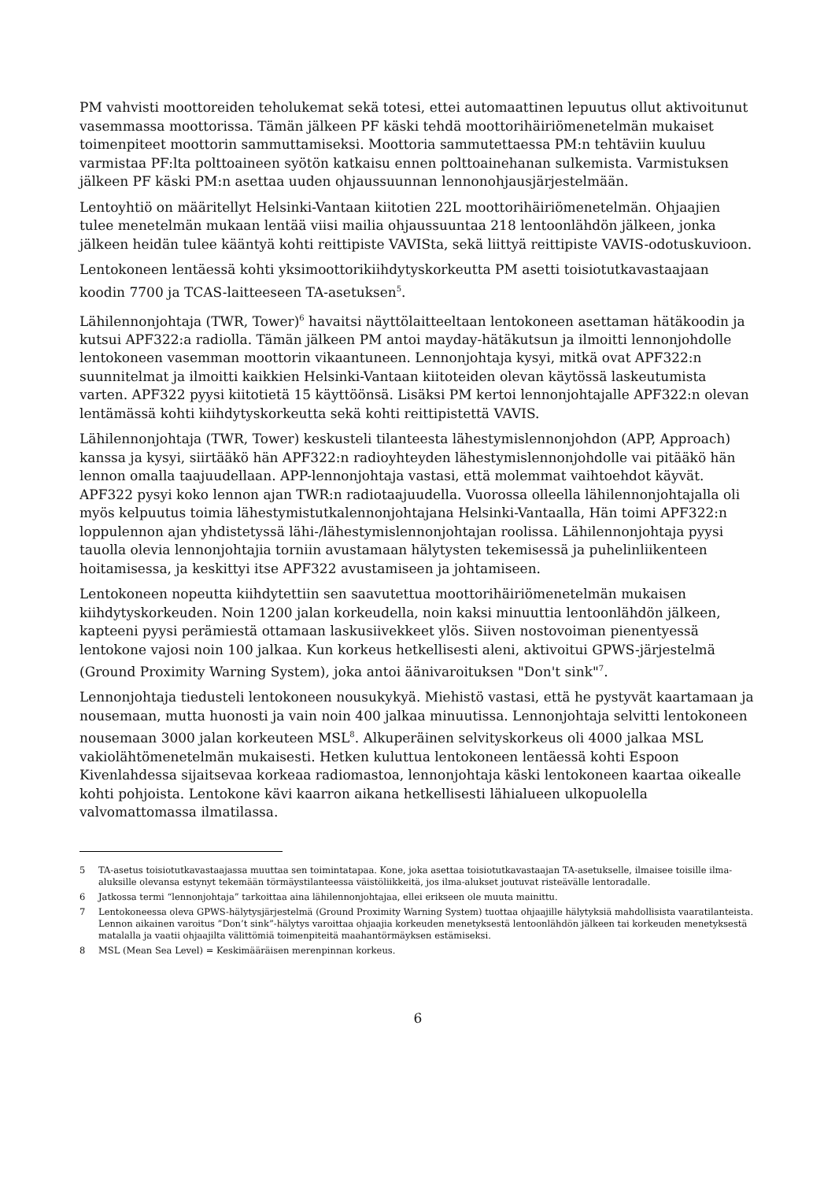PM vahvisti moottoreiden teholukemat sekä totesi, ettei automaattinen lepuutus ollut aktivoitunut vasemmassa moottorissa. Tämän jälkeen PF käski tehdä moottorihäiriömenetelmän mukaiset toimenpiteet moottorin sammuttamiseksi. Moottoria sammutettaessa PM:n tehtäviin kuuluu varmistaa PF:lta polttoaineen syötön katkaisu ennen polttoainehanan sulkemista. Varmistuksen jälkeen PF käski PM:n asettaa uuden ohjaussuunnan lennonohjausjärjestelmään.
Lentoyhtiö on määritellyt Helsinki-Vantaan kiitotien 22L moottorihäiriömenetelmän. Ohjaajien tulee menetelmän mukaan lentää viisi mailia ohjaussuuntaa 218 lentoonlähdön jälkeen, jonka jälkeen heidän tulee kääntyä kohti reittipiste VAVISta, sekä liittyä reittipiste VAVIS-odotuskuvioon.
Lentokoneen lentäessä kohti yksimoottorikiihdytyskorkeutta PM asetti toisiotutkavastaajaan koodin 7700 ja TCAS-laitteeseen TA-asetuksen<sup>5</sup>.
Lähilennonjohtaja (TWR, Tower)<sup>6</sup> havaitsi näyttölaitteeltaan lentokoneen asettaman hätäkoodin ja kutsui APF322:a radiolla. Tämän jälkeen PM antoi mayday-hätäkutsun ja ilmoitti lennonjohdolle lentokoneen vasemman moottorin vikaantuneen. Lennonjohtaja kysyi, mitkä ovat APF322:n suunnitelmat ja ilmoitti kaikkien Helsinki-Vantaan kiitoteiden olevan käytössä laskeutumista varten. APF322 pyysi kiitotietä 15 käyttöönsä. Lisäksi PM kertoi lennonjohtajalle APF322:n olevan lentämässä kohti kiihdytyskorkeutta sekä kohti reittipistettä VAVIS.
Lähilennonjohtaja (TWR, Tower) keskusteli tilanteesta lähestymislennonjohdon (APP, Approach) kanssa ja kysyi, siirtääkö hän APF322:n radioyhteyden lähestymislennonjohdolle vai pitääkö hän lennon omalla taajuudellaan. APP-lennonjohtaja vastasi, että molemmat vaihtoehdot käyvät. APF322 pysyi koko lennon ajan TWR:n radiotaajuudella. Vuorossa olleella lähilennonjohtajalla oli myös kelpuutus toimia lähestymistutkalennonjohtajana Helsinki-Vantaalla, Hän toimi APF322:n loppulennon ajan yhdistetyssä lähi-/lähestymislennonjohtajan roolissa. Lähilennonjohtaja pyysi tauolla olevia lennonjohtajia torniin avustamaan hälytysten tekemisessä ja puhelinliikenteen hoitamisessa, ja keskittyi itse APF322 avustamiseen ja johtamiseen.
Lentokoneen nopeutta kiihdytettiin sen saavutettua moottorihäiriömenetelmän mukaisen kiihdytyskorkeuden. Noin 1200 jalan korkeudella, noin kaksi minuuttia lentoonlähdön jälkeen, kapteeni pyysi perämiestä ottamaan laskusiivekkeet ylös. Siiven nostovoiman pienentyessä lentokone vajosi noin 100 jalkaa. Kun korkeus hetkellisesti aleni, aktivoitui GPWS-järjestelmä (Ground Proximity Warning System), joka antoi äänivaroituksen "Don't sink"<sup>7</sup>.
Lennonjohtaja tiedusteli lentokoneen nousukykyä. Miehistö vastasi, että he pystyvät kaartamaan ja nousemaan, mutta huonosti ja vain noin 400 jalkaa minuutissa. Lennonjohtaja selvitti lentokoneen nousemaan 3000 jalan korkeuteen MSL<sup>8</sup>. Alkuperäinen selvityskorkeus oli 4000 jalkaa MSL vakiolähtömenetelmän mukaisesti. Hetken kuluttua lentokoneen lentäessä kohti Espoon Kivenlahdessa sijaitsevaa korkeaa radiomastoa, lennonjohtaja käski lentokoneen kaartaa oikealle kohti pohjoista. Lentokone kävi kaarron aikana hetkellisesti lähialueen ulkopuolella valvomattomassa ilmatilassa.
5 TA-asetus toisiotutkavastaajassa muuttaa sen toimintatapaa. Kone, joka asettaa toisiotutkavastaajan TA-asetukselle, ilmaisee toisille ilma-aluksille olevansa estynyt tekemään törmäystilanteessa väistöliikkeitä, jos ilma-alukset joutuvat risteävälle lentoradalle.
6 Jatkossa termi “lennonjohtaja” tarkoittaa aina lähilennonjohtajaa, ellei erikseen ole muuta mainittu.
7 Lentokoneessa oleva GPWS-hälytysjärjestelmä (Ground Proximity Warning System) tuottaa ohjaajille hälytyksiä mahdollisista vaaratilanteista. Lennon aikainen varoitus ”Don’t sink”-hälytys varoittaa ohjaajia korkeuden menetyksestä lentoonlähdön jälkeen tai korkeuden menetyksestä matalalla ja vaatii ohjaajilta välittömiä toimenpiteitä maahantörmäyksen estämiseksi.
8 MSL (Mean Sea Level) = Keskimääräisen merenpinnan korkeus.
6